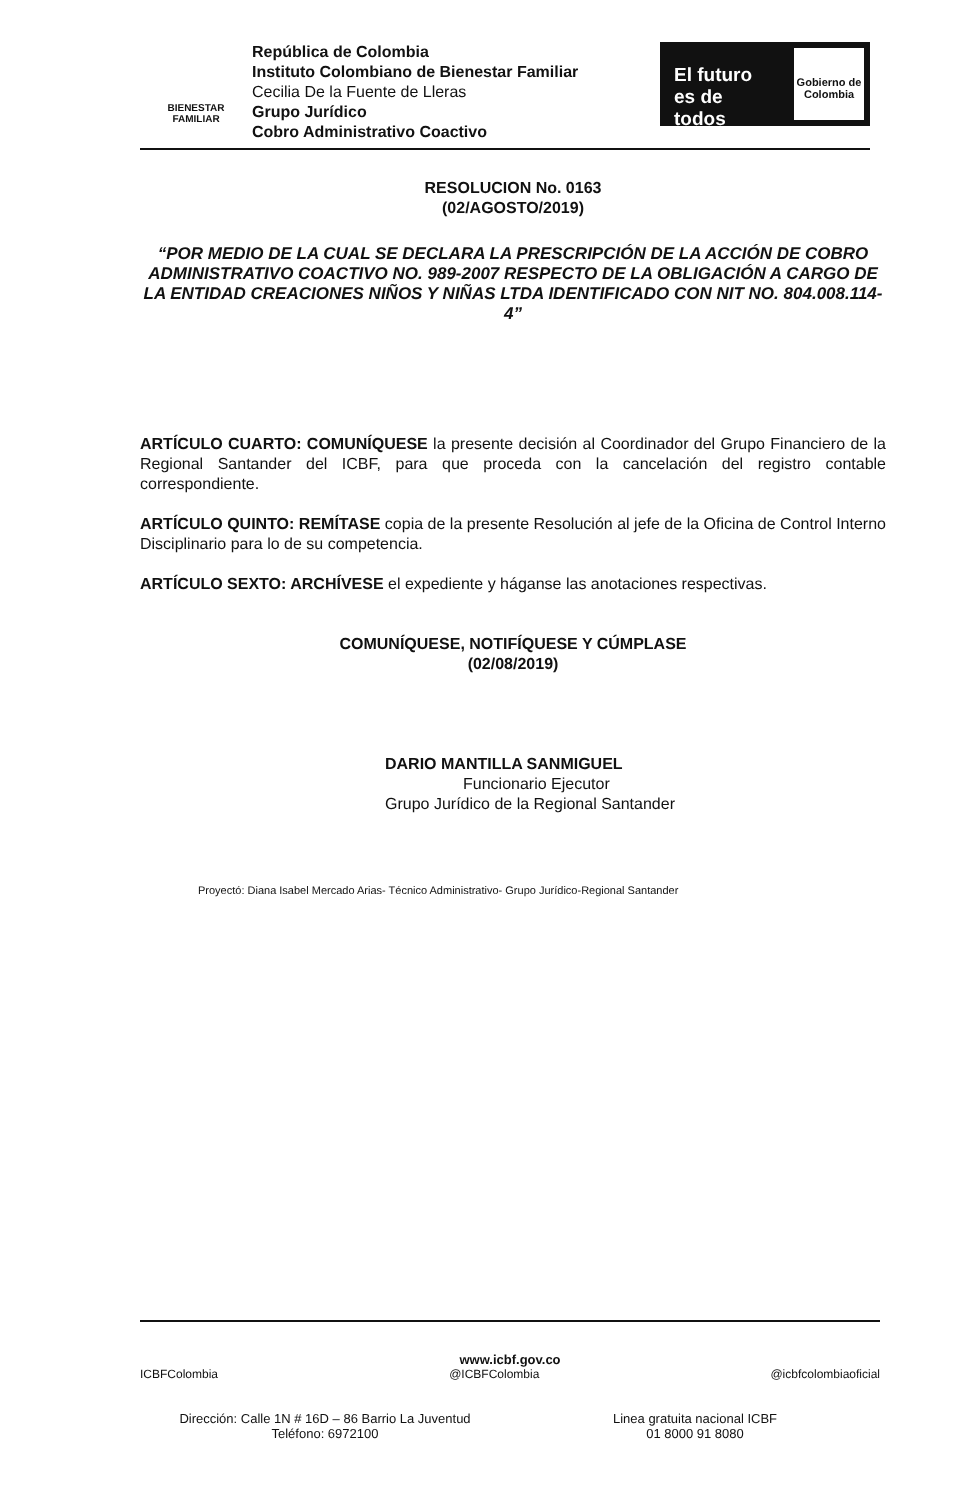BIENESTAR
FAMILIAR
República de Colombia
Instituto Colombiano de Bienestar Familiar
Cecilia De la Fuente de Lleras
Grupo Jurídico
Cobro Administrativo Coactivo
El futuro es de todos
Gobierno de Colombia
RESOLUCION No. 0163
(02/AGOSTO/2019)
“POR MEDIO DE LA CUAL SE DECLARA LA PRESCRIPCIÓN DE LA ACCIÓN DE COBRO ADMINISTRATIVO COACTIVO NO. 989-2007 RESPECTO DE LA OBLIGACIÓN A CARGO DE LA ENTIDAD CREACIONES NIÑOS Y NIÑAS LTDA IDENTIFICADO CON NIT NO. 804.008.114-4”
ARTÍCULO CUARTO: COMUNÍQUESE la presente decisión al Coordinador del Grupo Financiero de la Regional Santander del ICBF, para que proceda con la cancelación del registro contable correspondiente.
ARTÍCULO QUINTO: REMÍTASE copia de la presente Resolución al jefe de la Oficina de Control Interno Disciplinario para lo de su competencia.
ARTÍCULO SEXTO: ARCHÍVESE el expediente y háganse las anotaciones respectivas.
COMUNÍQUESE, NOTIFÍQUESE Y CÚMPLASE
(02/08/2019)
DARIO MANTILLA SANMIGUEL
Funcionario Ejecutor
Grupo Jurídico de la Regional Santander
Proyectó: Diana Isabel Mercado Arias- Técnico Administrativo- Grupo Jurídico-Regional Santander
www.icbf.gov.co
ICBFColombia @ICBFColombia @icbfcolombiaoficial
Dirección: Calle 1N # 16D – 86 Barrio La Juventud
Teléfono: 6972100
Linea gratuita nacional ICBF
01 8000 91 8080